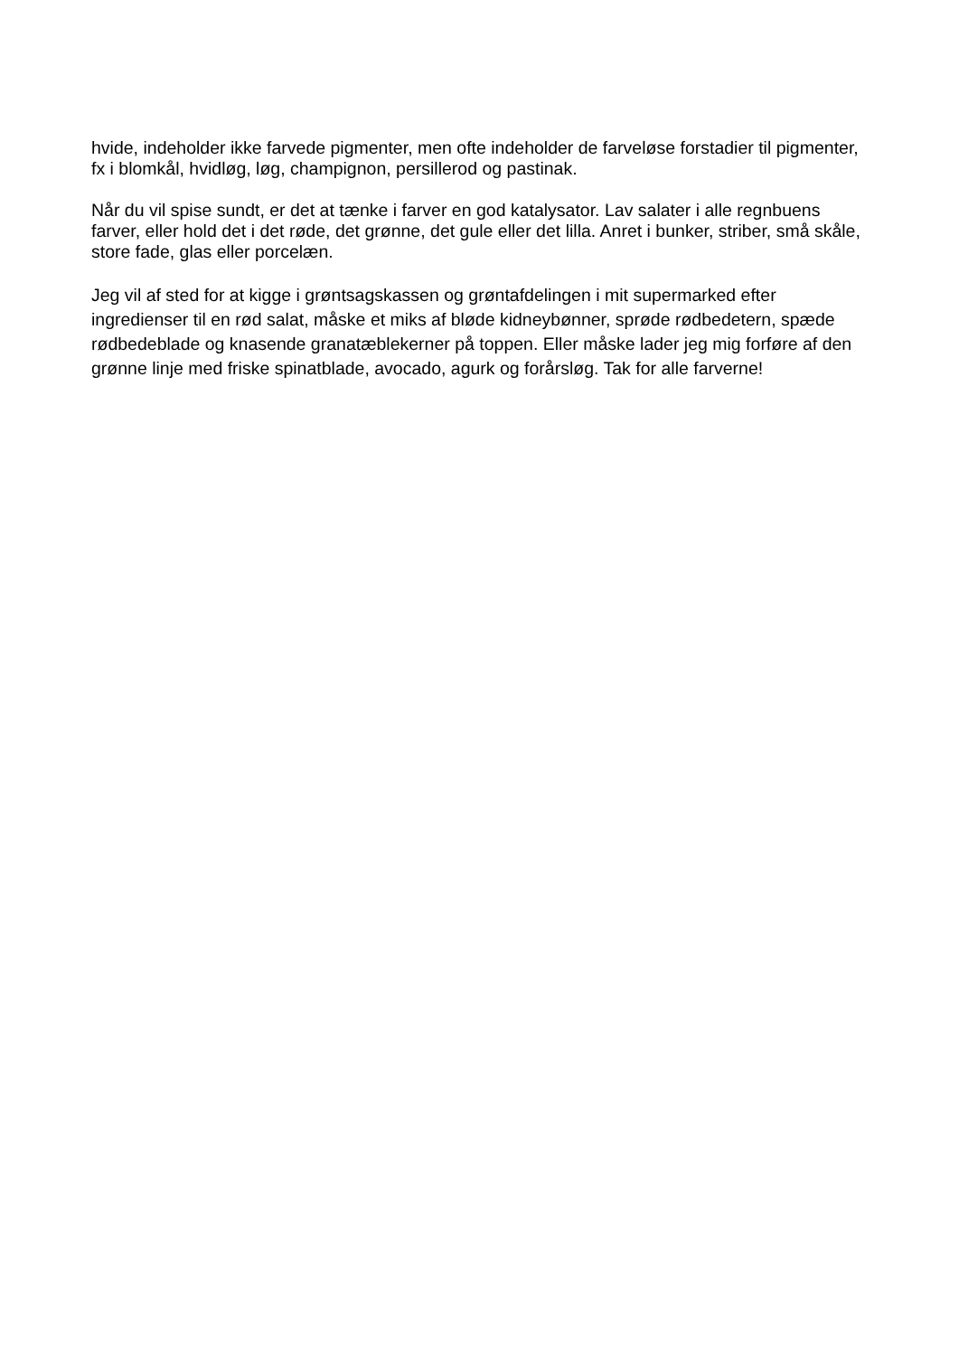hvide, indeholder ikke farvede pigmenter, men ofte indeholder de farveløse forstadier til pigmenter, fx i blomkål, hvidløg, løg, champignon, persillerod og pastinak.
Når du vil spise sundt, er det at tænke i farver en god katalysator. Lav salater i alle regnbuens farver, eller hold det i det røde, det grønne, det gule eller det lilla. Anret i bunker, striber, små skåle, store fade, glas eller porcelæn.
Jeg vil af sted for at kigge i grøntsagskassen og grøntafdelingen i mit supermarked efter ingredienser til en rød salat, måske et miks af bløde kidneybønner, sprøde rødbedetern, spæde rødbedeblade og knasende granatæblekerner på toppen. Eller måske lader jeg mig forføre af den grønne linje med friske spinatblade, avocado, agurk og forårsløg. Tak for alle farverne!